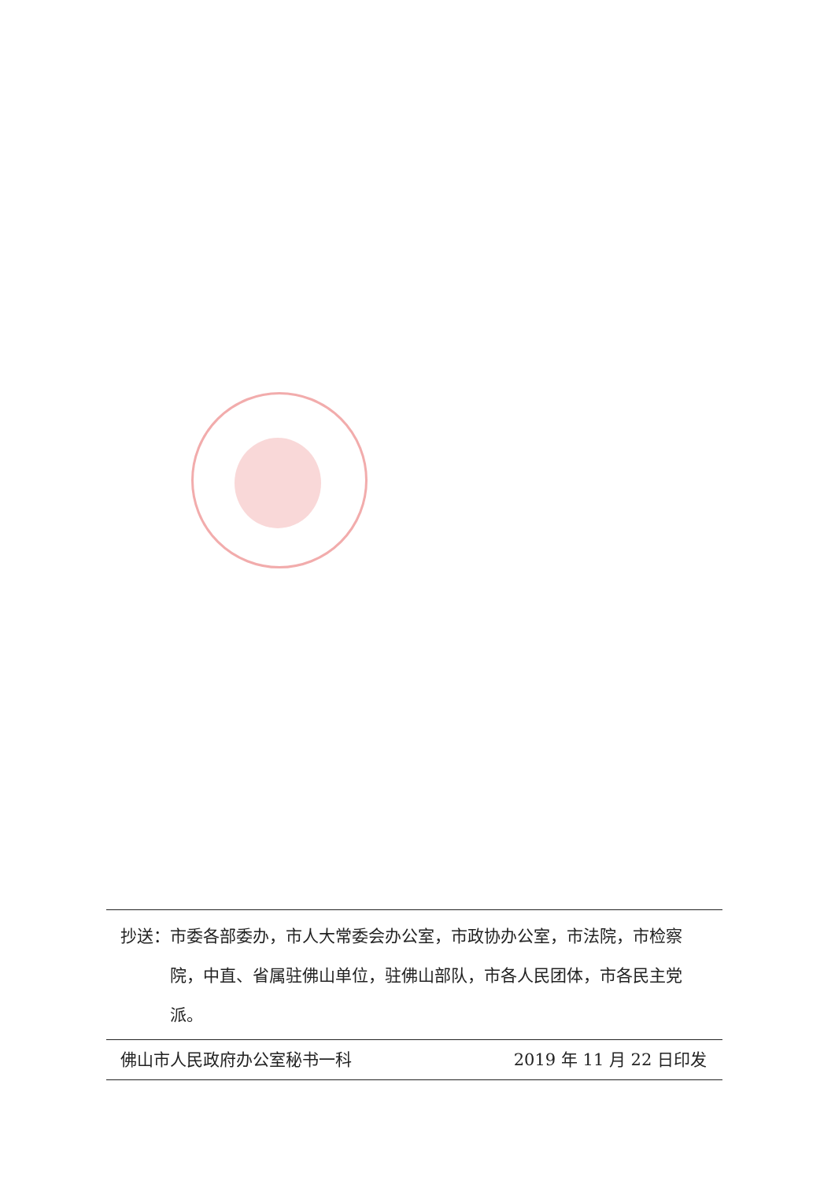抄送： 市委各部委办，市人大常委会办公室，市政协办公室，市法院，市检察院，中直、省属驻佛山单位，驻佛山部队，市各人民团体，市各民主党派。
佛山市人民政府办公室秘书一科 2019 年 11 月 22 日印发